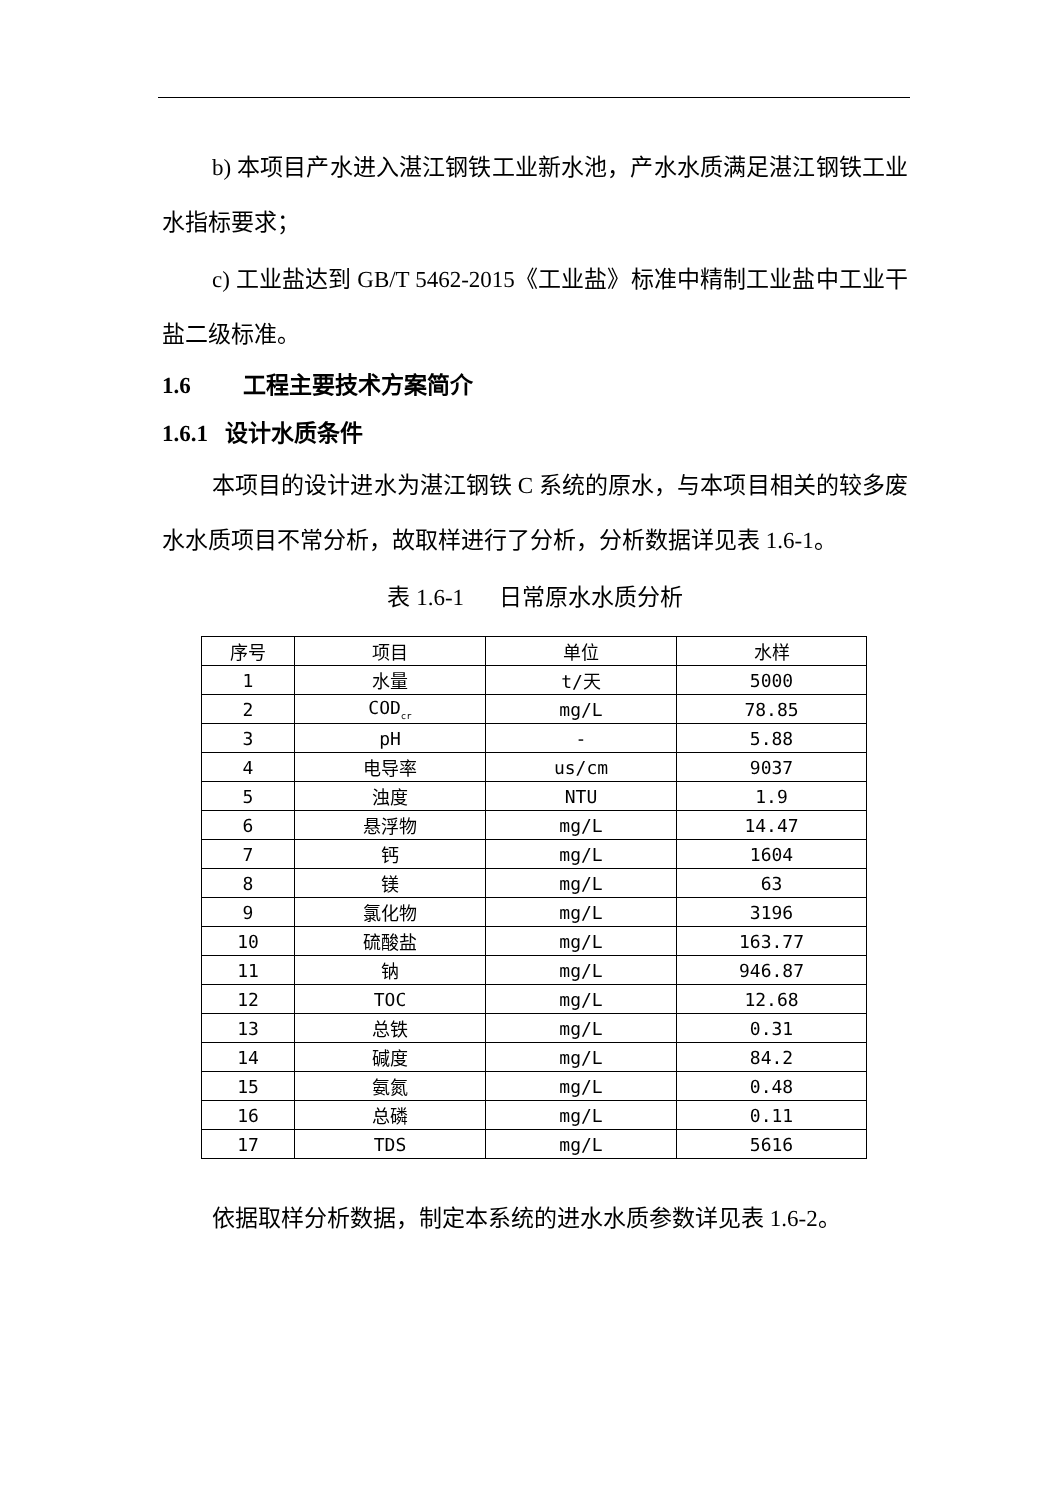b) 本项目产水进入湛江钢铁工业新水池，产水水质满足湛江钢铁工业水指标要求；
c) 工业盐达到 GB/T 5462-2015《工业盐》标准中精制工业盐中工业干盐二级标准。
1.6 工程主要技术方案简介
1.6.1 设计水质条件
本项目的设计进水为湛江钢铁 C 系统的原水，与本项目相关的较多废水水质项目不常分析，故取样进行了分析，分析数据详见表 1.6-1。
表 1.6-1 日常原水水质分析
| 序号 | 项目 | 单位 | 水样 |
| --- | --- | --- | --- |
| 1 | 水量 | t/天 | 5000 |
| 2 | COD<sub>cr</sub> | mg/L | 78.85 |
| 3 | pH | - | 5.88 |
| 4 | 电导率 | us/cm | 9037 |
| 5 | 浊度 | NTU | 1.9 |
| 6 | 悬浮物 | mg/L | 14.47 |
| 7 | 钙 | mg/L | 1604 |
| 8 | 镁 | mg/L | 63 |
| 9 | 氯化物 | mg/L | 3196 |
| 10 | 硫酸盐 | mg/L | 163.77 |
| 11 | 钠 | mg/L | 946.87 |
| 12 | TOC | mg/L | 12.68 |
| 13 | 总铁 | mg/L | 0.31 |
| 14 | 碱度 | mg/L | 84.2 |
| 15 | 氨氮 | mg/L | 0.48 |
| 16 | 总磷 | mg/L | 0.11 |
| 17 | TDS | mg/L | 5616 |
依据取样分析数据，制定本系统的进水水质参数详见表 1.6-2。